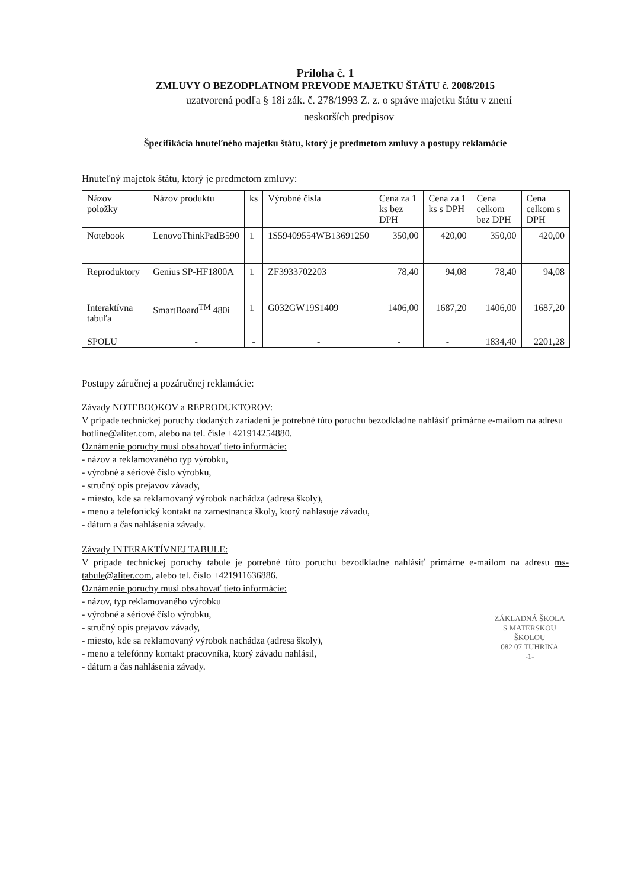Príloha č. 1
ZMLUVY O BEZODPLATNOM PREVODE MAJETKU ŠTÁTU č. 2008/2015
uzatvorená podľa § 18i zák. č. 278/1993 Z. z. o správe majetku štátu v znení
neskorších predpisov
Špecifikácia hnuteľného majetku štátu, ktorý je predmetom zmluvy a postupy reklamácie
Hnuteľný majetok štátu, ktorý je predmetom zmluvy:
| Názov položky | Názov produktu | ks | Výrobné čísla | Cena za 1 ks bez DPH | Cena za 1 ks s DPH | Cena celkom bez DPH | Cena celkom s DPH |
| Notebook | LenovoThinkPadB590 | 1 | 1S59409554WB13691250 | 350,00 | 420,00 | 350,00 | 420,00 |
| Reproduktory | Genius SP-HF1800A | 1 | ZF3933702203 | 78,40 | 94,08 | 78,40 | 94,08 |
| Interaktívna tabuľa | SmartBoard<sup>TM</sup> 480i | 1 | G032GW19S1409 | 1406,00 | 1687,20 | 1406,00 | 1687,20 |
| SPOLU | - | - | - | - | - | 1834,40 | 2201,28 |
Postupy záručnej a pozáručnej reklamácie:
Závady NOTEBOOKOV a REPRODUKTOROV:
V prípade technickej poruchy dodaných zariadení je potrebné túto poruchu bezodkladne nahlásiť primárne e-mailom na adresu hotline@aliter.com, alebo na tel. čísle +421914254880.
Oznámenie poruchy musí obsahovať tieto informácie:
- názov a reklamovaného typ výrobku,
- výrobné a sériové číslo výrobku,
- stručný opis prejavov závady,
- miesto, kde sa reklamovaný výrobok nachádza (adresa školy),
- meno a telefonický kontakt na zamestnanca školy, ktorý nahlasuje závadu,
- dátum a čas nahlásenia závady.
Závady INTERAKTÍVNEJ TABULE:
V prípade technickej poruchy tabule je potrebné túto poruchu bezodkladne nahlásiť primárne e-mailom na adresu ms-tabule@aliter.com, alebo tel. číslo +421911636886.
Oznámenie poruchy musí obsahovať tieto informácie:
- názov, typ reklamovaného výrobku
- výrobné a sériové číslo výrobku,
- stručný opis prejavov závady,
- miesto, kde sa reklamovaný výrobok nachádza (adresa školy),
- meno a telefónny kontakt pracovníka, ktorý závadu nahlásil,
- dátum a čas nahlásenia závady.
ZÁKLADNÁ ŠKOLA
S MATERSKOU ŠKOLOU
082 07 TUHRINA
-1-